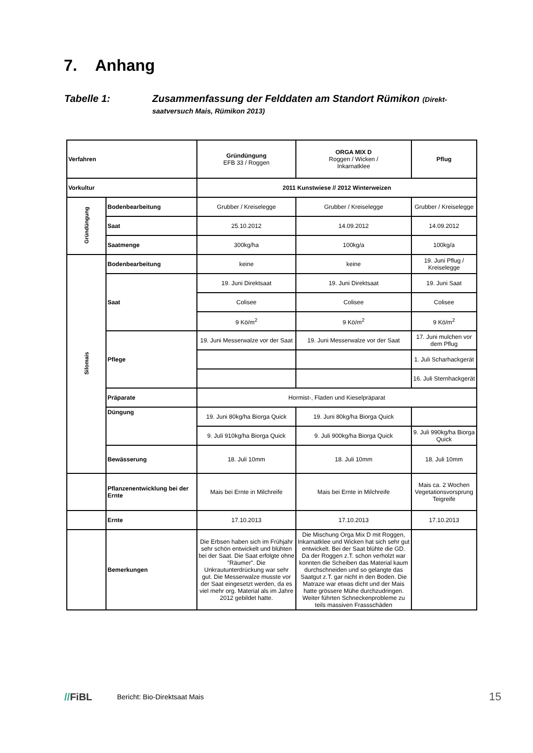7. Anhang
Tabelle 1: Zusammenfassung der Felddaten am Standort Rümikon (Direkt-
saatversuch Mais, Rümikon 2013)
| Verfahren | | Gründüngung EFB 33 / Roggen | ORGA MIX D Roggen / Wicken / Inkarnatklee | Pflug |
| Vorkultur | | 2011 Kunstwiese // 2012 Winterweizen | | |
| Gründüngung | Bodenbearbeitung | Grubber / Kreiselegge | Grubber / Kreiselegge | Grubber / Kreiselegge |
| | Saat | 25.10.2012 | 14.09.2012 | 14.09.2012 |
| | Saatmenge | 300kg/ha | 100kg/a | 100kg/a |
| Silomais | Bodenbearbeitung | keine | keine | 19. Juni Pflug / Kreiselegge |
| | Saat | 19. Juni Direktsaat | 19. Juni Direktsaat | 19. Juni Saat |
| | | Colisee | Colisee | Colisee |
| | | 9 Kö/m<sup>2</sup> | 9 Kö/m<sup>2</sup> | 9 Kö/m<sup>2</sup> |
| | Pflege | 19. Juni Messerwalze vor der Saat | 19. Juni Messerwalze vor der Saat | 17. Juni mulchen vor dem Pflug |
| | | | | 1. Juli Scharhackgerät |
| | | | | 16. Juli Sternhackgerät |
| | Präparate | Hormist-, Fladen und Kieselpräparat | | |
| | Düngung | 19. Juni 80kg/ha Biorga Quick | 19. Juni 80kg/ha Biorga Quick | |
| | | 9. Juli 910kg/ha Biorga Quick | 9. Juli 900kg/ha Biorga Quick | 9. Juli 990kg/ha Biorga Quick |
| | Bewässerung | 18. Juli 10mm | 18. Juli 10mm | 18. Juli 10mm |
| | Pflanzenentwicklung bei der Ernte | Mais bei Ernte in Milchreife | Mais bei Ernte in Milchreife | Mais ca. 2 Wochen Vegetationsvorsprung Teigreife |
| | Ernte | 17.10.2013 | 17.10.2013 | 17.10.2013 |
| | Bemerkungen | Die Erbsen haben sich im Frühjahr sehr schön entwickelt und blühten bei der Saat. Die Saat erfolgte ohne "Räumer". Die Unkrautunterdrückung war sehr gut. Die Messerwalze musste vor der Saat eingesetzt werden, da es viel mehr org. Material als im Jahre 2012 gebildet hatte. | Die Mischung Orga Mix D mit Roggen, Inkarnatklee und Wicken hat sich sehr gut entwickelt. Bei der Saat blühte die GD. Da der Roggen z.T. schon verholzt war konnten die Scheiben das Material kaum durchschneiden und so gelangte das Saatgut z.T. gar nicht in den Boden. Die Matraze war etwas dicht und der Mais hatte grössere Mühe durchzudringen. Weiter führten Schneckenprobleme zu teils massiven Frassschäden | |
//FiBL
Bericht: Bio-Direktsaat Mais
15